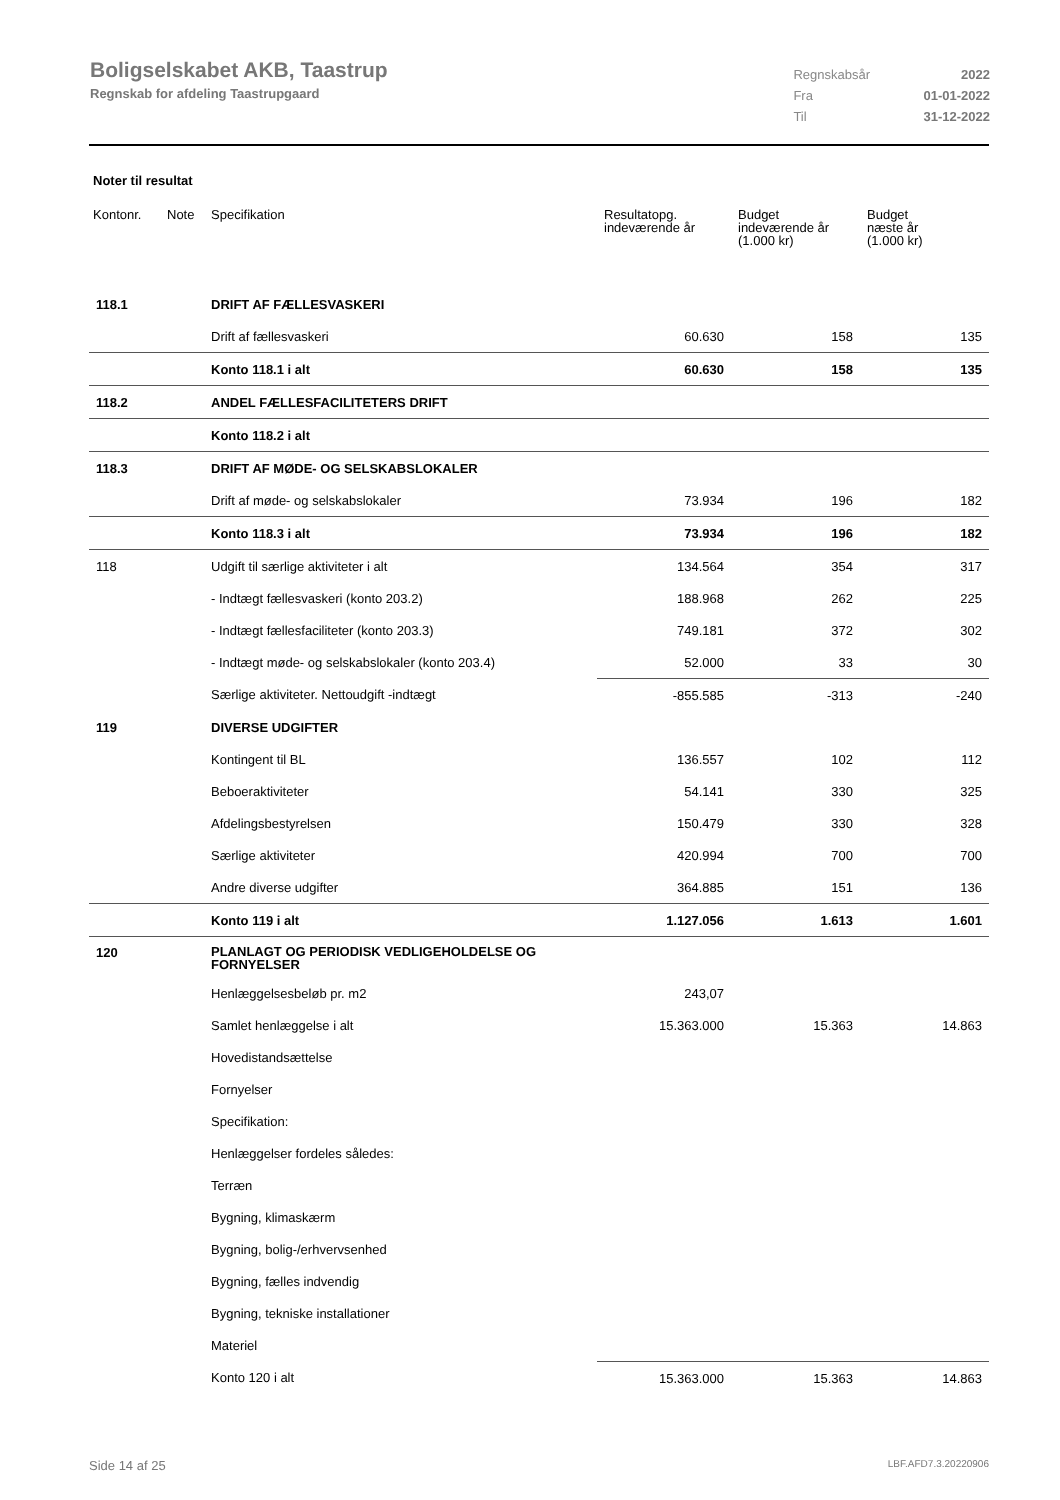Boligselskabet AKB, Taastrup
Regnskab for afdeling Taastrupgaard
| Regnskabsår | 2022 |
| Fra | 01-01-2022 |
| Til | 31-12-2022 |
Noter til resultat
| Kontonr. | Note | Specifikation | Resultatopg. indeværende år | Budget indeværende år (1.000 kr) | Budget næste år (1.000 kr) |
| --- | --- | --- | --- | --- | --- |
| 118.1 | | DRIFT AF FÆLLESVASKERI | | | |
| | | Drift af fællesvaskeri | 60.630 | 158 | 135 |
| | | Konto 118.1 i alt | 60.630 | 158 | 135 |
| 118.2 | | ANDEL FÆLLESFACILITETERS DRIFT | | | |
| | | Konto 118.2 i alt | | | |
| 118.3 | | DRIFT AF MØDE- OG SELSKABSLOKALER | | | |
| | | Drift af møde- og selskabslokaler | 73.934 | 196 | 182 |
| | | Konto 118.3 i alt | 73.934 | 196 | 182 |
| 118 | | Udgift til særlige aktiviteter i alt | 134.564 | 354 | 317 |
| | | - Indtægt fællesvaskeri (konto 203.2) | 188.968 | 262 | 225 |
| | | - Indtægt fællesfaciliteter (konto 203.3) | 749.181 | 372 | 302 |
| | | - Indtægt møde- og selskabslokaler (konto 203.4) | 52.000 | 33 | 30 |
| | | Særlige aktiviteter. Nettoudgift -indtægt | -855.585 | -313 | -240 |
| 119 | | DIVERSE UDGIFTER | | | |
| | | Kontingent til BL | 136.557 | 102 | 112 |
| | | Beboeraktiviteter | 54.141 | 330 | 325 |
| | | Afdelingsbestyrelsen | 150.479 | 330 | 328 |
| | | Særlige aktiviteter | 420.994 | 700 | 700 |
| | | Andre diverse udgifter | 364.885 | 151 | 136 |
| | | Konto 119 i alt | 1.127.056 | 1.613 | 1.601 |
| 120 | | PLANLAGT OG PERIODISK VEDLIGEHOLDELSE OG FORNYELSER | | | |
| | | Henlæggelsesbeløb pr. m2 | 243,07 | | |
| | | Samlet henlæggelse i alt | 15.363.000 | 15.363 | 14.863 |
| | | Hovedistandsættelse | | | |
| | | Fornyelser | | | |
| | | Specifikation: | | | |
| | | Henlæggelser fordeles således: | | | |
| | | Terræn | | | |
| | | Bygning, klimaskærm | | | |
| | | Bygning, bolig-/erhvervsenhed | | | |
| | | Bygning, fælles indvendig | | | |
| | | Bygning, tekniske installationer | | | |
| | | Materiel | | | |
| | | Konto 120 i alt | 15.363.000 | 15.363 | 14.863 |
Side 14 af 25 LBF.AFD7.3.20220906